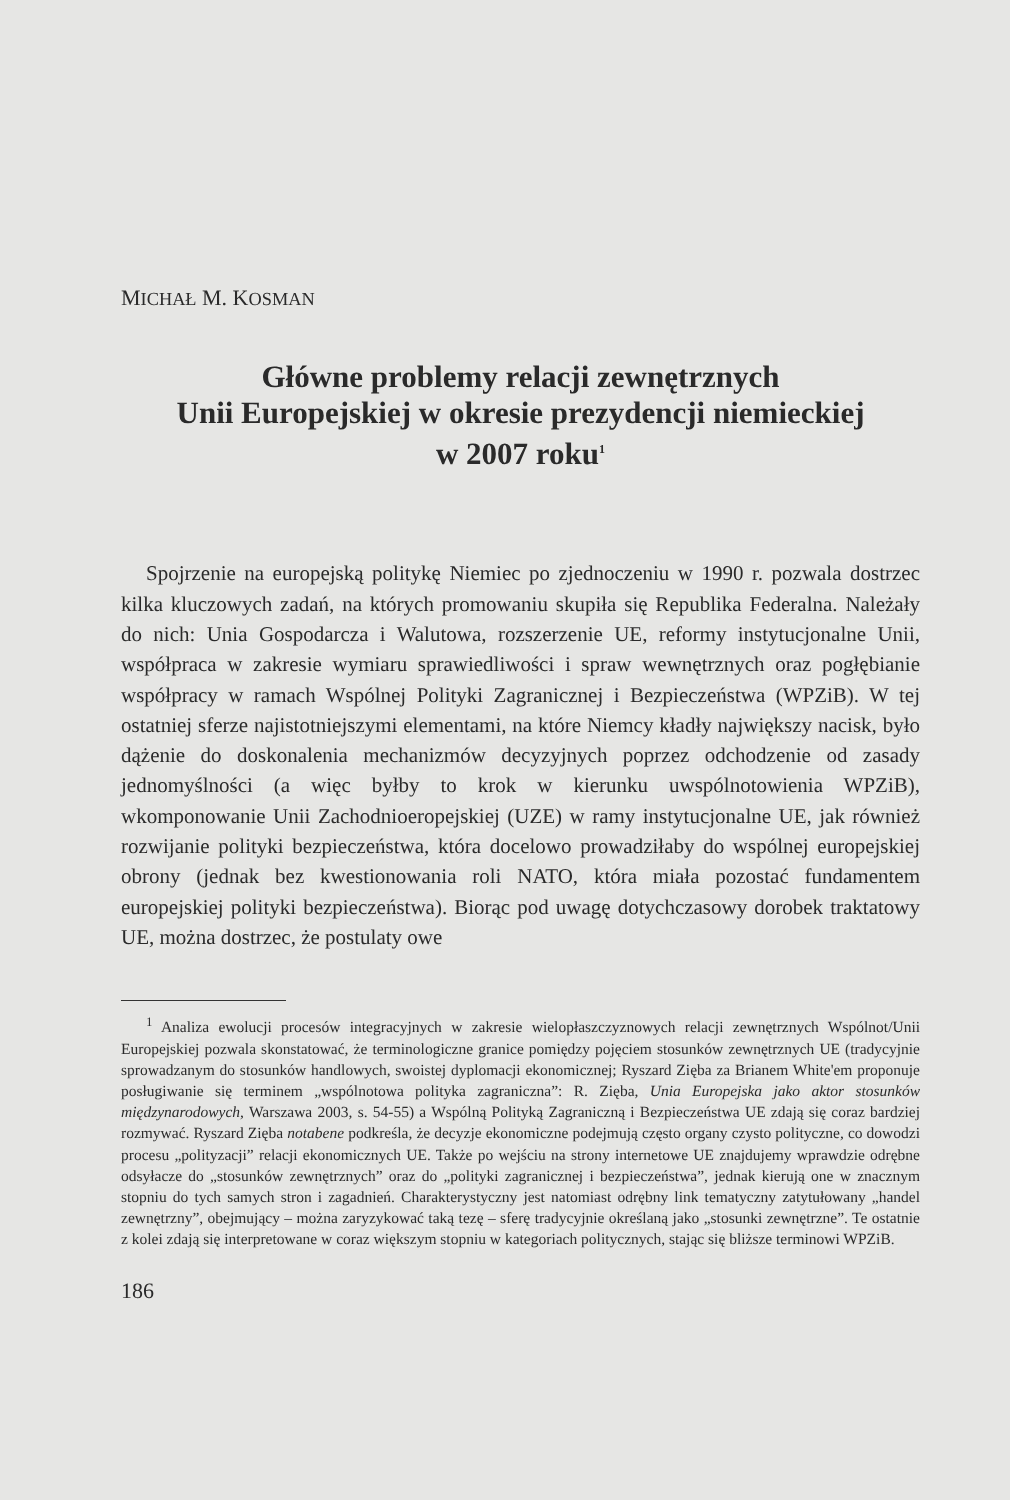MICHAŁ M. KOSMAN
Główne problemy relacji zewnętrznych
Unii Europejskiej w okresie prezydencji niemieckiej
w 2007 roku<sup>1</sup>
Spojrzenie na europejską politykę Niemiec po zjednoczeniu w 1990 r. pozwala dostrzec kilka kluczowych zadań, na których promowaniu skupiła się Republika Federalna. Należały do nich: Unia Gospodarcza i Walutowa, rozszerzenie UE, reformy instytucjonalne Unii, współpraca w zakresie wymiaru sprawiedliwości i spraw wewnętrznych oraz pogłębianie współpracy w ramach Wspólnej Polityki Zagranicznej i Bezpieczeństwa (WPZiB). W tej ostatniej sferze najistotniejszymi elementami, na które Niemcy kładły największy nacisk, było dążenie do doskonalenia mechanizmów decyzyjnych poprzez odchodzenie od zasady jednomyślności (a więc byłby to krok w kierunku uwspólnotowienia WPZiB), wkomponowanie Unii Zachodnioeropejskiej (UZE) w ramy instytucjonalne UE, jak również rozwijanie polityki bezpieczeństwa, która docelowo prowadziłaby do wspólnej europejskiej obrony (jednak bez kwestionowania roli NATO, która miała pozostać fundamentem europejskiej polityki bezpieczeństwa). Biorąc pod uwagę dotychczasowy dorobek traktatowy UE, można dostrzec, że postulaty owe
<sup>1</sup> Analiza ewolucji procesów integracyjnych w zakresie wielopłaszczyznowych relacji zewnętrznych Wspólnot/Unii Europejskiej pozwala skonstatować, że terminologiczne granice pomiędzy pojęciem stosunków zewnętrznych UE (tradycyjnie sprowadzanym do stosunków handlowych, swoistej dyplomacji ekonomicznej; Ryszard Zięba za Brianem White'em proponuje posługiwanie się terminem „wspólnotowa polityka zagraniczna”: R. Zięba, Unia Europejska jako aktor stosunków międzynarodowych, Warszawa 2003, s. 54-55) a Wspólną Polityką Zagraniczną i Bezpieczeństwa UE zdają się coraz bardziej rozmywać. Ryszard Zięba notabene podkreśla, że decyzje ekonomiczne podejmują często organy czysto polityczne, co dowodzi procesu „polityzacji” relacji ekonomicznych UE. Także po wejściu na strony internetowe UE znajdujemy wprawdzie odrębne odsyłacze do „stosunków zewnętrznych” oraz do „polityki zagranicznej i bezpieczeństwa”, jednak kierują one w znacznym stopniu do tych samych stron i zagadnień. Charakterystyczny jest natomiast odrębny link tematyczny zatytułowany „handel zewnętrzny”, obejmujący – można zaryzykować taką tezę – sferę tradycyjnie określaną jako „stosunki zewnętrzne”. Te ostatnie z kolei zdają się interpretowane w coraz większym stopniu w kategoriach politycznych, stając się bliższe terminowi WPZiB.
186